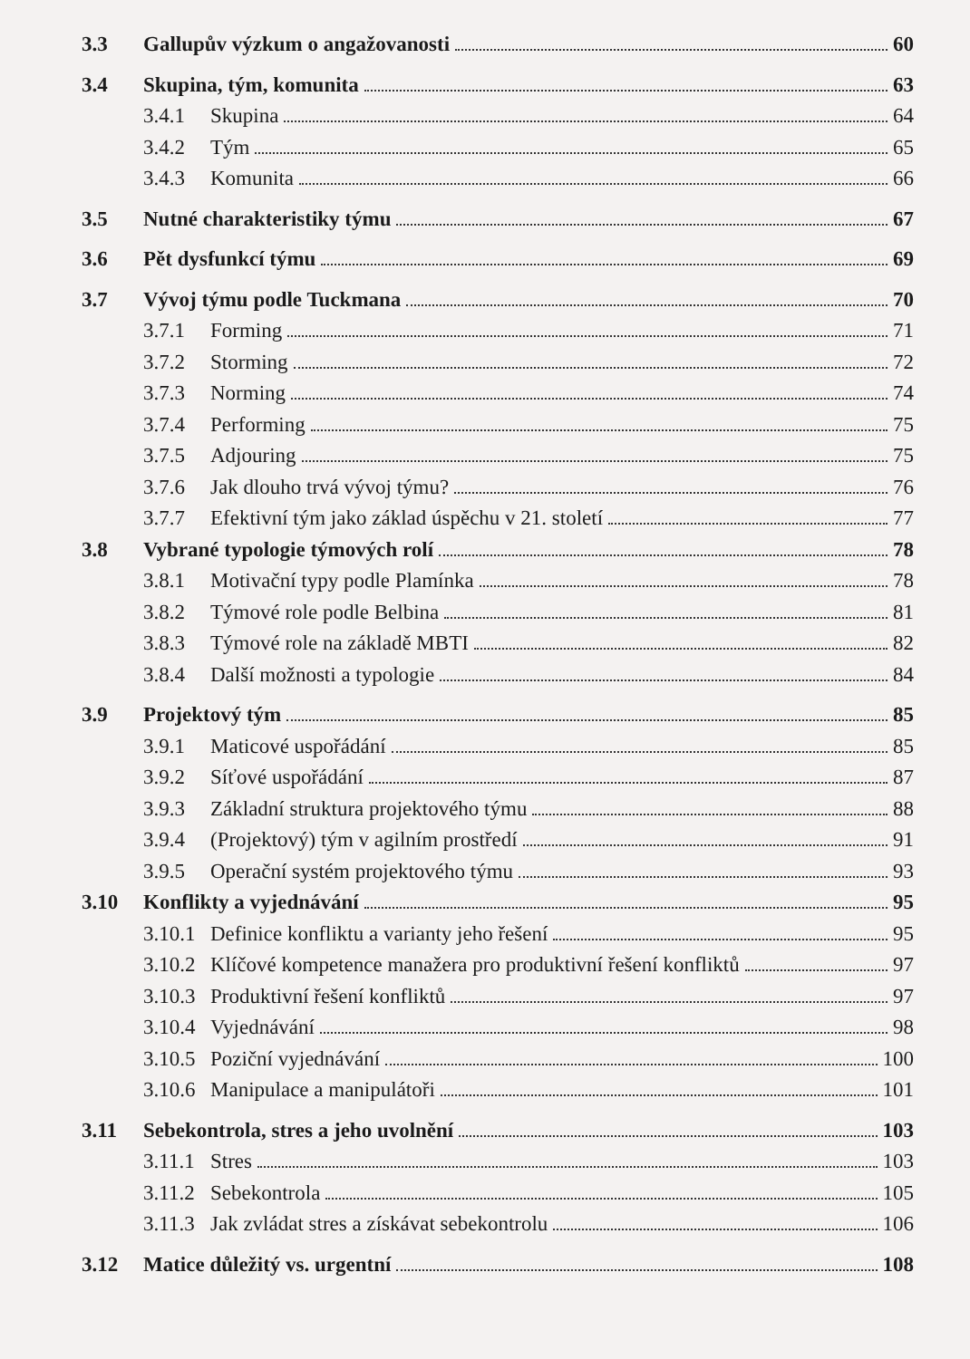3.3 Gallupův výzkum o angažovanosti 60
3.4 Skupina, tým, komunita 63
3.4.1 Skupina 64
3.4.2 Tým 65
3.4.3 Komunita 66
3.5 Nutné charakteristiky týmu 67
3.6 Pět dysfunkcí týmu 69
3.7 Vývoj týmu podle Tuckmana 70
3.7.1 Forming 71
3.7.2 Storming 72
3.7.3 Norming 74
3.7.4 Performing 75
3.7.5 Adjouring 75
3.7.6 Jak dlouho trvá vývoj týmu? 76
3.7.7 Efektivní tým jako základ úspěchu v 21. století 77
3.8 Vybrané typologie týmových rolí 78
3.8.1 Motivační typy podle Plamínka 78
3.8.2 Týmové role podle Belbina 81
3.8.3 Týmové role na základě MBTI 82
3.8.4 Další možnosti a typologie 84
3.9 Projektový tým 85
3.9.1 Maticové uspořádání 85
3.9.2 Síťové uspořádání 87
3.9.3 Základní struktura projektového týmu 88
3.9.4 (Projektový) tým v agilním prostředí 91
3.9.5 Operační systém projektového týmu 93
3.10 Konflikty a vyjednávání 95
3.10.1 Definice konfliktu a varianty jeho řešení 95
3.10.2 Klíčové kompetence manažera pro produktivní řešení konfliktů 97
3.10.3 Produktivní řešení konfliktů 97
3.10.4 Vyjednávání 98
3.10.5 Poziční vyjednávání 100
3.10.6 Manipulace a manipulátoři 101
3.11 Sebekontrola, stres a jeho uvolnění 103
3.11.1 Stres 103
3.11.2 Sebekontrola 105
3.11.3 Jak zvládat stres a získávat sebekontrolu 106
3.12 Matice důležitý vs. urgentní 108